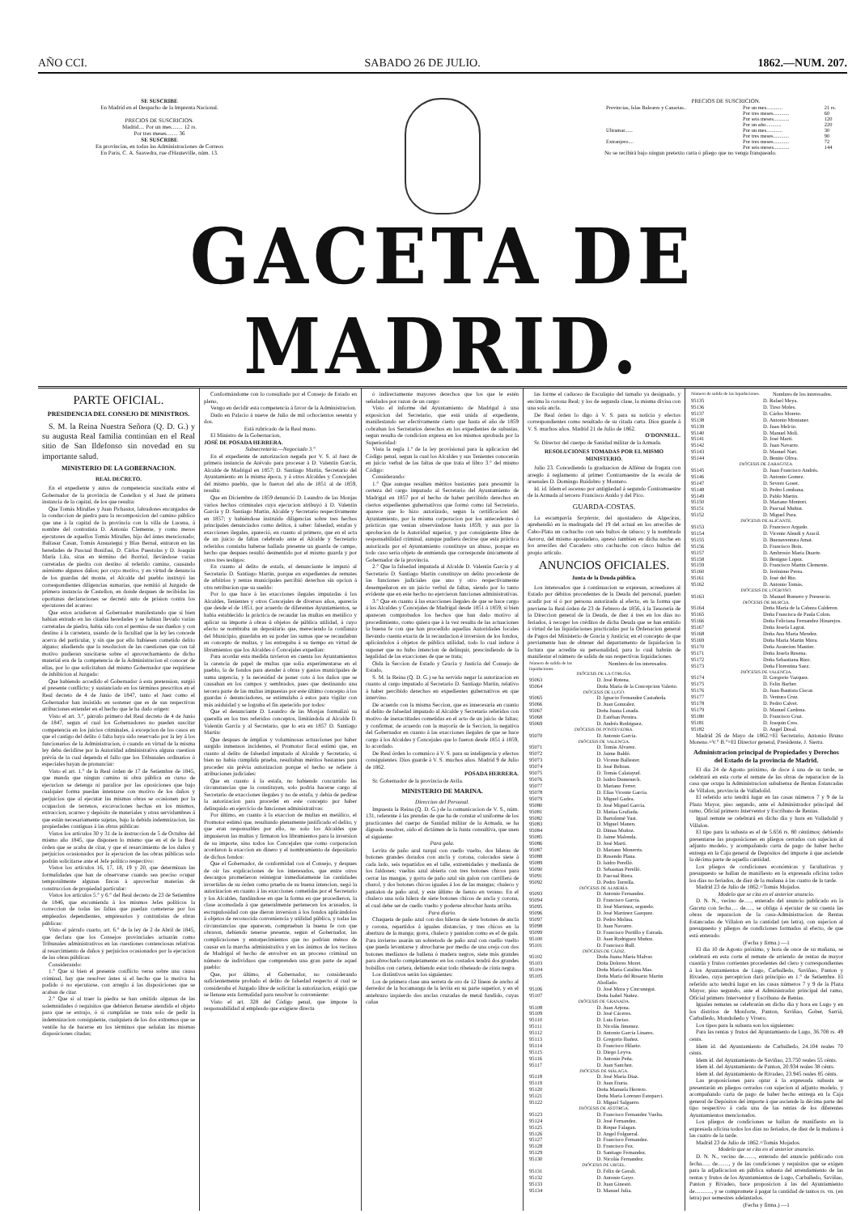AÑO CCI. SABADO 26 DE JULIO. 1862.—NUM. 207.
SE SUSCRIBE
En Madrid en el Despacho de la Imprenta Nacional.
PRECIOS DE SUSCRICION.
Madrid.... Por un mes........ 12 rs.
Por tres meses........ 36
SE SUSCRIBE
En provincias, en todas las Administraciones de Correos
En Paris, C. A. Saavedra, rue d'Hauteville, núm. 13.
PRECIOS DE SUSCRICION.
| Provincias, Islas Baleares y Canarias.. | Por un mes............ | 21 rs. |
| | Por tres meses............ | 60 |
| | Por seis meses............ | 120 |
| | Por un año............ | 220 |
| Ultramar...... | Por un mes............ | 30 |
| | Por tres meses............ | 90 |
| Extranjero.... | Por tres meses............ | 72 |
| | Por seis meses............ | 144 |
No se recibirá bajo ningun pretexto carta ó pliego que no venga franqueado.
GACETA DE MADRID.
PARTE OFICIAL.
PRESIDENCIA DEL CONSEJO DE MINISTROS.
S. M. la Reina Nuestra Señora (Q. D. G.) y su augusta Real familia continúan en el Real sitio de San Ildefonso sin novedad en su importante salud.
MINISTERIO DE LA GOBERNACION.
REAL DECRETO.
En el expediente y autos de competencia suscitada entre el Gobernador de la provincia de Castellon y el Juez de primera instancia de la capital, de los que resulta:
Que Tomás Miralles y Juan Pichastor, labradores encargados de la conduccion de piedra para la recomposicion del camino público que une á la capital de la provincia con la villa de Lucena, á nombre del contratista D. Antonio Clemente, y como meros ejecutores de aquellos Tomás Miralles, hijo del ántes mencionado; Baltasar Casan, Tomás Ansuategui y Blas Bernal, entraron en las heredades de Pascual Bonifasi, D. Cárlos Puestolas y D. Joaquin María Lila, sitas en término del Borriol, llevándose varias carretadas de piedra con destino al referido camino, causando asimismo algunos daños; por cuyo motivo, y en virtud de denuncia de los guardas del monte, el Alcalde del pueblo instruyó las correspondientes diligencias sumarias, que remitió al Juzgado de primera instancia de Castellon, en donde despues de recibidas las oportunas declaraciones se decretó auto de prision contra los ejecutores del acarreo:
Que estos acudieron al Gobernador manifestando que si bien habian entrado en las citadas heredades y se habian llevado varias carretadas de piedra, habia sido con el permiso de sus dueños y con destino á la carretera, usando de la facultad que la ley les concede acerca del particular, y sin que por ello hubiesen cometido delito alguno; añadiendo que la resolucion de las cuestiones que con tal motivo pudieran suscitarse sobre el aprovechamiento de dicho material era de la competencia de la Administracion el conocer de ellas, por lo que solicitaban del mismo Gobernador que requiriese de inhibicion al Juzgado:
Que habiendo accedido el Gobernador á esta pretension, surgió el presente conflicto; y sustanciado en los términos prescritos en el Real decreto de 4 de Junio de 1847, tanto el Juez como el Gobernador han insistido en sostener que es de sus respectivas atribuciones entender en el hecho que le ha dado origen:
Visto el art. 3.°, párrafo primero del Real decreto de 4 de Junio de 1847, segun el cual los Gobernadores no pueden suscitar competencia en los juicios criminales, á excepcion de los casos en que el castigo del delito ó falta haya sido reservado por la ley á los funcionarios de la Administracion, ó cuando en virtud de la misma ley deba decidirse por la Autoridad administrativa alguna cuestion prévia de la cual dependa el fallo que los Tribunales ordinarios ó especiales hayan de pronunciar:
Visto el art. 1.° de la Real órden de 17 de Setiembre de 1845, que manda que ningun camino ni obra pública en curso de ejecucion se detenga ni paralice por las oposiciones que bajo cualquier forma puedan intentarse con motivo de los daños y perjuicios que al ejecutar las mismas obras se ocasionen por la ocupacion de terrenos, excavaciones hechas en los mismos, extraccion, acarreo y depósito de materiales y otras servidumbres á que están necesariamente sujetas, bajo la debida indemnizacion, las propiedades contiguas á las obras públicas:
Vistos los artículos 30 y 31 de la instruccion de 5 de Octubre del mismo año 1845, que disponen lo mismo que en el de la Real órden que se acaba de citar, y que el resarcimiento de los daños y perjuicios ocasionados por la ejecucion de las obras públicas solo podrán solicitarse ante el Jefe político respectivo:
Vistos los artículos 16, 17, 18, 19 y 20, que determinan las formalidades que han de observarse cuando sea preciso ocupar temporalmente algunas fincas á aprovechar materias de construccion de propiedad particular:
Vistos los artículos 5.° y 6.° del Real decreto de 23 de Setiembre de 1846, que encomienda á los mismos Jefes políticos la correccion de todas las faltas que puedan cometerse por los empleados dependientes, empresarios y contratistas de obras públicas:
Visto el párrafo cuarto, art. 6.° de la ley de 2 de Abril de 1845, que declara que los Consejos provinciales actuarán como Tribunales administrativos en las cuestiones contenciosas relativas al resarcimiento de daños y perjuicios ocasionados por la ejecucion de las obras públicas:
Considerando:
1.° Que si bien el presente conflicto versa sobre una causa criminal, hay que resolver ántes si el hecho que la motiva ha podido ó no ejecutarse, con arreglo á las disposiciones que se acaban de citar.
2.° Que si al traer la piedra se han omitido algunas de las solemnidades ó requisitos que debieron llenarse atendido el objeto para que se extrajo, ó si cumplidas se trata solo de pedir la indemnizacion consiguiente, cualquiera de los dos extremos que se ventile ha de hacerse en los términos que señalan las mismas disposiciones citadas;
Conformándome con lo consultado por el Consejo de Estado en pleno,
Vengo en decidir esta competencia á favor de la Administracion.
Dado en Palacio á nueve de Julio de mil ochocientos sesenta y dos.
Está rubricado de la Real mano.
El Ministro de la Gobernacion,
JOSÉ DE POSADA HERRERA.
Subsecretaría.—Negociado 3.°
En el expediente de autorizacion negada por V. S. al Juez de primera instancia de Arévalo para procesar á D. Valentin García, Alcalde de Madrigal en 1857; D. Santiago Martin, Secretario del Ayuntamiento en la misma época, y á otros Alcaldes y Concejales del mismo pueblo, que lo fueron del año de 1851 al de 1859, resulta:
Que en Diciembre de 1859 denunció D. Leandro de las Monjas varios hechos criminales cuya ejecucion atribuyó á D. Valentin García y D. Santiago Martin, Alcalde y Secretario respectivamente en 1857; y habiéndose instruido diligencias sobre tres hechos principales denunciados como delitos, á saber: falsedad, estafas y exacciones ilegales, apareció, en cuanto al primero, que en el acta de un juicio de faltas celebrado ante el Alcalde y Secretario referidos constaba haberse hallado presente un guarda de campo, hecho que despues resultó desmentido por el mismo guarda y por otros tres testigos:
En cuanto al delito de estafa, el denunciante le imputó al Secretario D. Santiago Martin, porque en expedientes de remates de arbitrios y rentas municipales percibió derechos sin opcion á otra retribucion que su sueldo:
Por lo que hace á las exacciones ilegales imputadas á los Alcaldes, Tenientes y otros Concejales de diversos años, aparecia que desde el de 1851, por acuerdo de diferentes Ayuntamientos, se habia establecido la práctica de recaudar las multas en metálico y aplicar su importe á obras ú objetos de pública utilidad, á cuyo efecto se nombraba un depositario que, mereciendo la confianza del Municipio, guardaba en su poder las sumas que se recaudaban en concepto de multas, y las entregaba á su tiempo en virtud de libramientos que los Alcaldes ó Concejales expedian:
Para acordar esta medida tuvieron en cuenta los Ayuntamientos la carencia de papel de multas que solia experimentarse en el pueblo, la de fondos para atender á obras y gastos municipales de suma urgencia, y la necesidad de poner coto á los daños que se causaban en los campos y sembrados, pues que destinando una tercera parte de las multas impuestas por este último concepto á los guardas ó denunciadores, se estimulaba á estos para vigilar con más asiduidad y se lograba el fin apetecido por todos:
Que el denunciante D. Leandro de las Monjas formalizó su querella en los tres referidos conceptos, limitándola al Alcalde D. Valentin García y al Secretario, que lo era en 1857 D. Santiago Martin:
Que despues de ámplias y voluminosas actuaciones por haber surgido inmensos incidentes, el Promotor fiscal estimó que, en cuanto al delito de falsedad imputado al Alcalde y Secretario, si bien no habia cumplida prueba, resultaban méritos bastantes para proceder sin prévia autorizacion porque el hecho se refiere á atribuciones judiciales:
Que en cuanto á la estafa, no habiendo concurrido las circunstancias que la constituyen, solo podria hacerse cargo al Secretario de exacciones ilegales y no de estafa, y debia de pedirse la autorizacion para proceder en este concepto por haber delinquido en ejercicio de funciones administrativas:
Por último, en cuanto á la exaccion de multas en metálico, el Promotor estimó que, resultando plenamente justificado el delito, y que eran responsables por ello, no solo los Alcaldes que impusieron las multas y firmaron los libramientos para la inversion de su importe, sino todos los Concejales que como corporacion acordaron la exaccion en dinero y el nombramiento de depositario de dichos fondos:
Que el Gobernador, de conformidad con el Consejo, y despues de oir las explicaciones de los interesados, que entre otros descargos prometieron reintegrar inmediatamente las cantidades invertidas de su órden como prueba de su buena intencion, negó la autorizacion en cuanto á las exacciones cometidas por el Secretario y los Alcaldes, fundándose en que la forma en que procedieron, la clase acomodada á que generalmente pertenecen los acusados, la escrupulosidad con que dieron inversion á los fondos aplicándolos á objetos de reconocida conveniencia y utilidad pública, y todas las circunstancias que aparecen, comprueban la buena fe con que obraron, debiendo tenerse presente, segun el Gobernador, las complicaciones y entorpecimientos que no podrian ménos de causar en la marcha administrativa y en los ánimos de los vecinos de Madrigal el hecho de envolver en un proceso criminal un número de individuos que comprenden una gran parte de aquel pueblo:
Que, por último, el Gobernador, no considerando suficientemente probado el delito de falsedad respecto al cual se consideraba el Juzgado libre de solicitar la autorizacion, exigió que se llenase esta formalidad para resolver lo conveniente:
Visto el art. 328 del Código penal, que impone la responsabilidad al empleado que exigiere directa
ó indirectamente mayores derechos que los que le estén señalados por razon de un cargo:
Visto el informe del Ayuntamiento de Madrigal á una exposicion del Secretario, que está unida al expediente, manifestando ser efectivamente cierto que hasta el año de 1859 cobraban los Secretarios derechos en los expedientes de subastas, segun resulta de condicion expresa en los mismos aprobada por la Superioridad:
Vista la regla 1.ª de la ley provisional para la aplicacion del Código penal, segun la cual los Alcaldes y sus Tenientes conocerán en juicio verbal de las faltas de que trata el libro 3.° del mismo Código:
Considerando:
1.° Que aunque resulten méritos bastantes para presumir la certeza del cargo imputado al Secretario del Ayuntamiento de Madrigal en 1857 por el hecho de haber percibido derechos en ciertos expedientes gubernativos que formó como tal Secretario, aparece que lo hizo autorizado, segun la certificacion del Ayuntamiento, por la misma corporacion por los antecedentes ó prácticas que venian observándose hasta 1859, y aun por la aprobacion de la Autoridad superior, y por consiguiente libre de responsabilidad criminal, aunque pudiera decirse que esta práctica autorizada por el Ayuntamiento constituye un abuso, porque en todo caso seria objeto de enmienda que corresponde únicamente al Gobernador de la provincia.
2.° Que la falsedad imputada al Alcalde D. Valentin García y al Secretario D. Santiago Martin constituye un delito procedente de las funciones judiciales que uno y otro respectivamente desempeñaron en un juicio verbal de faltas, siendo por lo tanto evidente que en este hecho no ejercieron funciones administrativas.
3.° Que en cuanto á las exacciones ilegales de que se hace cargo á los Alcaldes y Concejales de Madrigal desde 1851 á 1859, si bien aparecen comprobados los hechos que han dado motivo al procedimiento, como quiera que á la vez resulta de las actuaciones la buena fe con que han procedido aquellas Autoridades locales llevando cuenta exacta de la recaudacion é inversion de los fondos, aplicándolos á objetos de pública utilidad, todo lo cual induce á suponer que no hubo intencion de delinquir, prescindiendo de la legalidad de las exacciones de que se trata;
Oida la Seccion de Estado y Gracia y Justicia del Consejo de Estado,
S. M. la Reina (Q. D. G.) se ha servido negar la autorizacion en cuanto al cargo imputado al Secretario D. Santiago Martin, relativo á haber percibido derechos en expedientes gubernativos en que intervino.
De acuerdo con la misma Seccion, que es innecesaria en cuanto al delito de falsedad imputado al Alcalde y Secretario referidos con motivo de inexactitudes cometidas en el acto de un juicio de faltas; y confirmar, de acuerdo con la mayoría de la Seccion, la negativa del Gobernador en cuanto á las exacciones ilegales de que se hace cargo á los Alcaldes y Concejales que lo fueron desde 1851 á 1859, lo acordado.
De Real órden lo comunico á V. S. para su inteligencia y efectos consiguientes. Dios guarde á V. S. muchos años. Madrid 9 de Julio de 1862.
POSADA HERRERA.
Sr. Gobernador de la provincia de Avila.
MINISTERIO DE MARINA.
Direccion del Personal.
Impuesta la Reina (Q. D. G.) de la comunicacion de V. S., núm. 131, referente á las prendas de que ha de constar el uniforme de los practicantes del cuerpo de Sanidad militar de la Armada, se ha dignado resolver, oido el dictámen de la Junta consultiva, que usen el siguiente:
Para gala.
Levita de paño azul turquí con cuello vuelto, dos hileras de botones grandes dorados con ancla y corona, colocados siete á cada lado, seis repartidos en el talle, extremidades y medianía de los faldones; vueltas azul abierta con tres botones chicos para cerrar las mangas, y gorra de paño azul sin galon con carrillera de charol, y dos botones chicos iguales á los de las mangas; chaleco y pantalon de paño azul, y este último de lienzo en verano. En el chaleco una sola hilera de siete botones chicos de ancla y corona, el cual debe ser de cuello vuelto y poderse abrochar hasta arriba.
Para diario.
Chaqueta de paño azul con dos hileras de siete botones de ancla y corona, repartidos á iguales distancias, y tres chicos en la abertura de la manga; gorra, chaleco y pantalon como es el de gala. Para invierno usarán un sobretodo de paño azul con cuello vuelto que pueda levantarse y abrocharse por medio de una oreja con dos botones medianos de ballena ó madera negros, siete más grandes para abrocharlo completamente: en los costados tendrá dos grandes bolsillos con cartera, debiendo estar todo ribeteado de cinta negra.
Los distintivos serán los siguientes:
Los de primera clase una serreta de oro de 12 líneas de ancho al derredor de la bocamanga de la levita en su parte superior, y en el antebrazo izquierdo dos anclas cruzadas de metal fundido, cuyas cañas
las forme el caduceo de Esculapio del tamaño ya designado, y encima la corona Real; y los de segunda clase, la misma divisa con una sola ancla.
De Real órden lo digo á V. S. para su noticia y efectos correspondientes como resultado de su citada carta. Dios guarde á V. S. muchos años. Madrid 21 de Julio de 1862.
O'DONNELL.
Sr. Director del cuerpo de Sanidad militar de la Armada.
RESOLUCIONES TOMADAS POR EL MISMO MINISTERIO.
Julio 23. Concediendo la graduacion de Alférez de fragata con arreglo á reglamento al primer Contramaestre de la escala de arsenales D. Domingo Ruidobro y Montero.
Id. id. Idem el ascenso por antigüedad á segundo Contramaestre de la Armada al tercero Francisco Anido y del Pico.
GUARDA-COSTAS.
La escampavía Serpiente, del apostadero de Algeciras, aprehendió en la madrugada del 19 del actual en los arrecifes de Cabo-Plata un cachucho con seis bultos de tabaco; y la nombrada Aurora, del mismo apostadero, apresó tambien en dicha noche en los arrecifes del Cucadero otro cachucho con cinco bultos del propio artículo.
ANUNCIOS OFICIALES.
Junta de la Deuda pública.
Los interesados que á continuacion se expresan, acreedores al Estado por débitos procedentes de la Deuda del personal, pueden acudir por sí ó por persona autorizada al efecto, en la forma que previene la Real órden de 23 de Febrero de 1856, á la Tesorería de la Direccion general de la Deuda, de diez á tres en los dias no feriados, á recoger los créditos de dicha Deuda que se han emitido á virtud de las liquidaciones practicadas por la Ordenacion general de Pagos del Ministerio de Gracia y Justicia; en el concepto de que previamente han de obtener del departamento de liquidacion la factura que acredite su personalidad, para lo cual habrán de manifestar el número de salida de sus respectivas liquidaciones.
| Número de salida de las liquidaciones. | Nombres de los interesados. |
| --- | --- |
| DIÓCESIS DE LA CORUÑA. | |
| 95063 | D. José Rotena. |
| 95064 | Doña María de la Concepcion Valerio. |
| DIÓCESIS DE LUGO. | |
| 95065 | D. Ignacio Fernandez Castañeda. |
| 95066 | D. Juan Gonzalez. |
| 95067 | Doña Juana Losada. |
| 95068 | D. Estéban Pereira. |
| 95069 | D. Andrés Rodriguez. |
| DIÓCESIS DE PONTEVEDRA. | |
| 95070 | D. Antonio García. |
| DIÓCESIS DE VALENCIA. | |
| 95071 | D. Tomás Alvarez. |
| 95072 | D. Jaime Baldó. |
| 95073 | D. Vicente Ballester. |
| 95074 | D. José Beltran. |
| 95075 | D. Tomás Calatayud. |
| 95076 | D. Isidro Domenech. |
| 95077 | D. Mariano Ferrer. |
| 95078 | D. Elías Vicente García. |
| 95079 | D. Miguel Gadea. |
| 95080 | D. José Miguel García. |
| 95081 | D. Matías Grafiada. |
| 95082 | D. Bartolomé Yust. |
| 95083 | D. Miguel Manen. |
| 95084 | D. Dimas Muñoz. |
| 95085 | D. Jaime Malonda. |
| 95086 | D. José Martí. |
| 95087 | D. Mariano Monerris. |
| 95088 | D. Rosendo Plana. |
| 95089 | D. Isidro Perelló. |
| 95090 | D. Sebastian Perelló. |
| 95091 | D. Pascual Riera. |
| 95092 | D. Pedro Torrella. |
| DIÓCESIS DE ALMERÍA. | |
| 95093 | D. Antonio Fernandez. |
| 95094 | D. Francisco García. |
| 95095 | D. José Martinez, segundo. |
| 95096 | D. José Martinez Gazquez. |
| 95097 | D. Pedro Molina. |
| 95098 | D. Juan Navarro. |
| 95099 | D. Francisco Portillo y Estrada. |
| 95100 | D. Juan Rodriguez Muñoz. |
| 95101 | D. Francisco Rull. |
| DIÓCESIS DE CÁDIZ. | |
| 95102 | Doña Juana María Malvar. |
| 95103 | Doña Dolores Moret. |
| 95104 | Doña María Catalina Mas. |
| 95105 | Doña María del Rosario Martin Abollado. |
| 95106 | D. José Mora y Cincunegui. |
| 95107 | Doña Isabel Nuñez. |
| DIÓCESIS DE GRANADA. | |
| 95108 | D. Juan Arjona. |
| 95109 | D. José Cáceres. |
| 95110 | D. Luis Enciso. |
| 95111 | D. Nicolás Jimenez. |
| 95112 | D. Antonio García Linares. |
| 95113 | D. Gregorio Ibañez. |
| 95114 | D. Francisco Hilario. |
| 95115 | D. Diego Leyva. |
| 95116 | D. Antonio Peña. |
| 95117 | D. Juan Sanchez. |
| DIÓCESIS DE MÁLAGA. | |
| 95118 | D. José María Diaz. |
| 95119 | D. Juan Eturia. |
| 95120 | Doña Manuela Herrero. |
| 95121 | Doña María Lorenzo Estoparci. |
| 95122 | D. Miguel Salguero. |
| DIÓCESIS DE ASTORGA. | |
| 95123 | D. Francisco Fernandez Vuelta. |
| 95124 | D. José Fernandez. |
| 95125 | D. Roque Falagan. |
| 95126 | D. Angel Folgueral. |
| 95127 | D. Francisco Fernandez. |
| 95128 | D. Francisco Fez. |
| 95129 | D. Santiago Fernandez. |
| 95130 | D. Nicolás Fernandez. |
| DIÓCESIS DE URGEL. | |
| 95131 | D. Félix de Geralt. |
| 95132 | D. Antonio Gayo. |
| 95133 | D. Juan Ginestó. |
| 95134 | D. Manuel Julia. |
| Número de salida de las liquidaciones. | Nombres de los interesados. |
| --- | --- |
| 95135 | D. Rafael Meya. |
| 95136 | D. Tirso Moles. |
| 95137 | D. Cárlos Moreto. |
| 95138 | D. Antonio Montaner. |
| 95139 | D. Juan Melcio. |
| 95140 | D. Manuel Molí. |
| 95141 | D. José Martí. |
| 95142 | D. Juan Navarro. |
| 95143 | D. Manuel Nart. |
| 95144 | D. Benito Oliva. |
| DIÓCESIS DE ZARAGOZA. | |
| 95145 | D. Juan Francisco Andrés. |
| 95146 | D. Antonio Gomez. |
| 95147 | D. Severo Goser. |
| 95148 | D. Pedro Lombana. |
| 95149 | D. Pablo Martin. |
| 95150 | D. Mariano Montori. |
| 95151 | D. Pascual Muñoz. |
| 95152 | D. Miguel Pura. |
| DIÓCESIS DE ALICANTE. | |
| 95153 | D. Francisco Argudo. |
| 95154 | D. Vicente Alendi y Aracil. |
| 95155 | D. Buenaventura Amat. |
| 95156 | D. Francisco Boix. |
| 95157 | D. Ambrosio María Duarte. |
| 95158 | D. Benigno Lopez. |
| 95159 | D. Francisco Martin Clemente. |
| 95160 | D. Jerónimo Perea. |
| 95161 | D. José del Rio. |
| 95162 | D. Antonio Tomás. |
| DIÓCESIS DE LOGROÑO. | |
| 95163 | D. Manuel Romero y Presencio. |
| DIÓCESIS DE MURCIA. | |
| 95164 | Doña María de la Cabeza Calderon. |
| 95165 | Doña Francisca de Paula Colon. |
| 95166 | Doña Feliciana Fernandez Hinarejos. |
| 95167 | Doña Josefa Lagrat. |
| 95168 | Doña Ana María Mendez. |
| 95169 | Doña María Martin Mora. |
| 95170 | Doña Asuncion Mantier. |
| 95171 | Doña Josefa Resena. |
| 95172 | Doña Sebastiana Rizo. |
| 95173 | Doña Florentina Saez. |
| DIÓCESIS DE VALENCIA. | |
| 95174 | D. Gregorio Vazquez. |
| 95175 | D. Felix Barber. |
| 95176 | D. Juan Bautista Ciscar. |
| 95177 | D. Ventura Cruz. |
| 95178 | D. Pedro Calvet. |
| 95179 | D. Manuel Cardona. |
| 95180 | D. Francisco Cruz. |
| 95181 | D. Joaquin Cros. |
| 95182 | D. Angel Dosal. |
Madrid 26 de Mayo de 1862.=El Secretario, Antonio Bruno Moreno.=V.° B.°=El Director general, Presidente, J. Sierra.
Administracion principal de Propiedades y Derechos del Estado de la provincia de Madrid.
El dia 24 de Agosto próximo, de doce á una de su tarde, se celebrará en esta corte el remate de las obras de reparacion de la casa que ocupa la Administracion subalterna de Rentas Estancadas de Villalon, provincia de Valladolid.
El referido acto tendrá lugar en las casas números 7 y 9 de la Plaza Mayor, piso segundo, ante el Administrador principal del ramo, Oficial primero Interventor y Escribano de Rentas.
Igual remate se celebrará en dicho dia y hora en Valladolid y Villalon.
El tipo para la subasta es el de 5.656 rs. 80 céntimos; debiendo presentarse las proposiciones en pliegos cerrados con sujecion al adjunto modelo, y acompañando carta de pago de haber hecho entrega en la Caja general de Depósitos del importe á que asciende la décima parte de aquella cantidad.
Los pliegos de condiciones económicas y facultativas y presupuesto se hallan de manifiesto en la expresada oficina todos los dias no feriados, de diez de la mañana á las cuatro de la tarde.
Madrid 23 de Julio de 1862.=Tomás Mojados.
Modelo que se cita en el anterior anuncio.
D. N. N., vecino de....., enterado del anuncio publicado en la Gaceta con fecha..... de....., se obliga á ejecutar de su cuenta las obras de reparacion de la casa-Administracion de Rentas Estancadas de Villalon en la cantidad (en letra), con sujecion al presupuesto y pliegos de condiciones formados al efecto, de que está enterado.
(Fecha y firma.) —1
El dia 10 de Agosto próximo, y hora de once de su mañana, se celebrará en esta corte el remate de arriendo de rentas de mayor cuantía y frutos corrientes procedentes del clero y correspondientes á los Ayuntamientos de Lugo, Carballedo, Saviñao, Panton y Rivadeo, cuya perceptcion dará principio en 1.° de Setiembre. El referido acto tendrá lugar en las casas números 7 y 9 de la Plaza Mayor, piso segundo, ante el Administrador principal del ramo, Oficial primero Interventor y Escribano de Rentas.
Iguales remates se celebrarán en dicho dia y hora en Lugo y en los distritos de Monforte, Panton, Saviñao, Gober, Sarriá, Carballedo, Mondoñedo y Vivero.
Los tipos para la subasta son los siguientes:
Para las rentas y frutos del Ayuntamiento de Lugo, 36.708 rs. 49 cents.
Idem id. del Ayuntamiento de Carballedo, 24.104 reales 70 cénts.
Idem id. del Ayuntamiento de Saviñao, 23.750 reales 55 cénts.
Idem id. del Ayuntamiento de Panton, 20.934 reales 38 cénts.
Idem id. del Ayuntamiento de Rivadeo, 23.945 reales 85 cénts.
Las proposiciones para optar á la expresada subasta se presentarán en pliegos cerrados con sujecion al adjunto modelo, y acompañando carta de pago de haber hecho entrega en la Caja general de Depósitos del importe á que asciende la décima parte del tipo respectivo á cada una de las rentas de los diferentes Ayuntamientos mencionados.
Los pliegos de condiciones se hallan de manifiesto en la expresada oficina todos los dias no feriados, de diez de la mañana á las cuatro de la tarde.
Madrid 23 de Julio de 1862.=Tomás Mojados.
Modelo que se cita en el anterior anuncio.
D. N. N., vecino de........, enterado del anuncio publicado con fecha...... de........, y de las condiciones y requisitos que se exigen para la adjudicacion en pública subasta del arrendamiento de las rentas y frutos de los Ayuntamientos de Lugo, Carballedo, Saviñao, Panton y Rivadeo, hace proposicion á las del Ayuntamiento de............, y se compromete á pagar la cantidad de tantos rs. vn. (en letra) por semestres adelantados.
(Fecha y firma.) —1